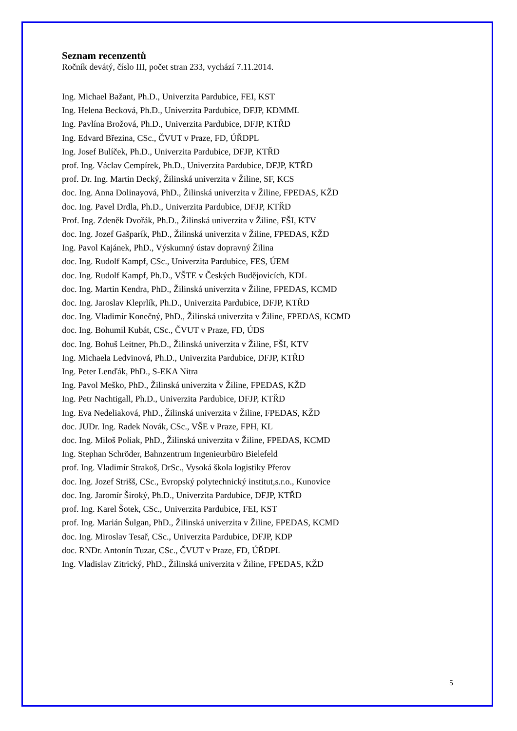Seznam recenzentů
Ročník devátý, číslo III, počet stran 233, vychází 7.11.2014.
Ing. Michael Bažant, Ph.D., Univerzita Pardubice, FEI, KST
Ing. Helena Becková, Ph.D., Univerzita Pardubice, DFJP, KDMML
Ing. Pavlína Brožová, Ph.D., Univerzita Pardubice, DFJP, KTŘD
Ing. Edvard Březina, CSc., ČVUT v Praze, FD, ÚŘDPL
Ing. Josef Bulíček, Ph.D., Univerzita Pardubice, DFJP, KTŘD
prof. Ing. Václav Cempírek, Ph.D., Univerzita Pardubice, DFJP, KTŘD
prof. Dr. Ing. Martin Decký, Žilinská univerzita v Žiline, SF, KCS
doc. Ing. Anna Dolinayová, PhD., Žilinská univerzita v Žiline, FPEDAS, KŽD
doc. Ing. Pavel Drdla, Ph.D., Univerzita Pardubice, DFJP, KTŘD
Prof. Ing. Zdeněk Dvořák, Ph.D., Žilinská univerzita v Žiline, FŠI, KTV
doc. Ing. Jozef Gašparík, PhD., Žilinská univerzita v Žiline, FPEDAS, KŽD
Ing. Pavol Kajánek, PhD., Výskumný ústav dopravný Žilina
doc. Ing. Rudolf Kampf, CSc., Univerzita Pardubice, FES, ÚEM
doc. Ing. Rudolf Kampf, Ph.D., VŠTE v Českých Budějovicích, KDL
doc. Ing. Martin Kendra, PhD., Žilinská univerzita v Žiline, FPEDAS, KCMD
doc. Ing. Jaroslav Kleprlík, Ph.D., Univerzita Pardubice, DFJP, KTŘD
doc. Ing. Vladimír Konečný, PhD., Žilinská univerzita v Žiline, FPEDAS, KCMD
doc. Ing. Bohumil Kubát, CSc., ČVUT v Praze, FD, ÚDS
doc. Ing. Bohuš Leitner, Ph.D., Žilinská univerzita v Žiline, FŠI, KTV
Ing. Michaela Ledvinová, Ph.D., Univerzita Pardubice, DFJP, KTŘD
Ing. Peter Lenďák, PhD., S-EKA Nitra
Ing. Pavol Meško, PhD., Žilinská univerzita v Žiline, FPEDAS, KŽD
Ing. Petr Nachtigall, Ph.D., Univerzita Pardubice, DFJP, KTŘD
Ing. Eva Nedeliaková, PhD., Žilinská univerzita v Žiline, FPEDAS, KŽD
doc. JUDr. Ing. Radek Novák, CSc., VŠE v Praze, FPH, KL
doc. Ing. Miloš Poliak, PhD., Žilinská univerzita v Žiline, FPEDAS, KCMD
Ing. Stephan Schröder, Bahnzentrum Ingenieurbüro Bielefeld
prof. Ing. Vladimír Strakoš, DrSc., Vysoká škola logistiky Přerov
doc. Ing. Jozef Strišš, CSc., Evropský polytechnický institut,s.r.o., Kunovice
doc. Ing. Jaromír Široký, Ph.D., Univerzita Pardubice, DFJP, KTŘD
prof. Ing. Karel Šotek, CSc., Univerzita Pardubice, FEI, KST
prof. Ing. Marián Šulgan, PhD., Žilinská univerzita v Žiline, FPEDAS, KCMD
doc. Ing. Miroslav Tesař, CSc., Univerzita Pardubice, DFJP, KDP
doc. RNDr. Antonín Tuzar, CSc., ČVUT v Praze, FD, ÚŘDPL
Ing. Vladislav Zitrický, PhD., Žilinská univerzita v Žiline, FPEDAS, KŽD
5